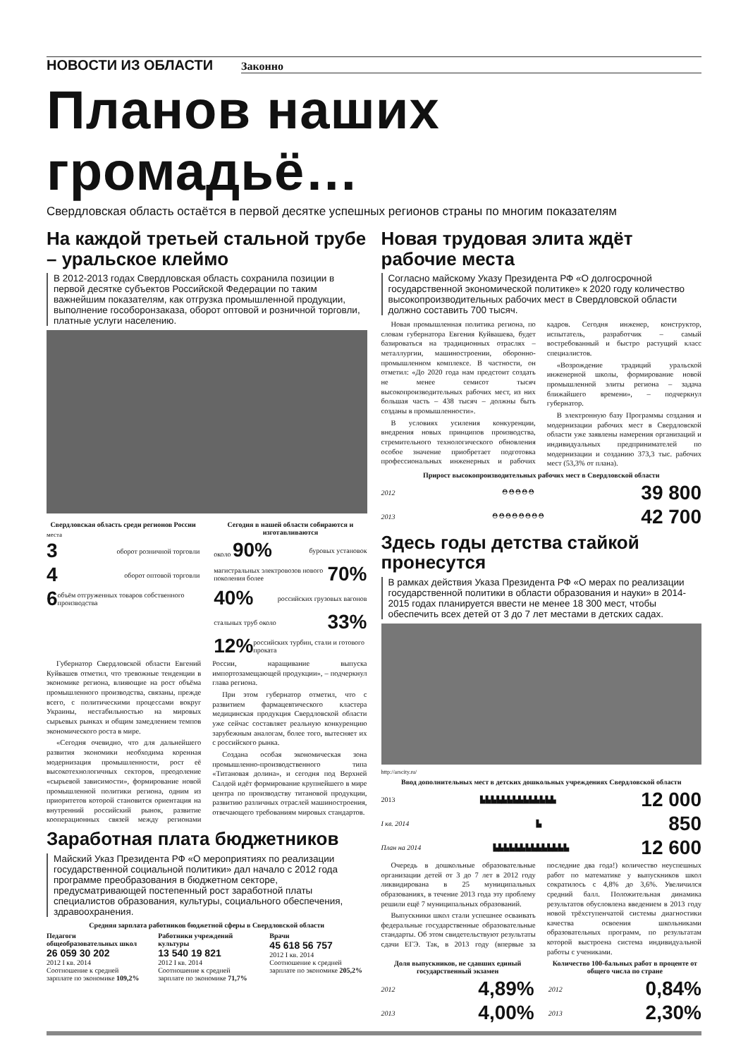НОВОСТИ ИЗ ОБЛАСТИ
Законно
Планов наших громадьё…
Свердловская область остаётся в первой десятке успешных регионов страны по многим показателям
На каждой третьей стальной трубе – уральское клеймо
В 2012-2013 годах Свердловская область сохранила позиции в первой десятке субъектов Российской Федерации по таким важнейшим показателям, как отгрузка промышленной продукции, выполнение гособоронзаказа, оборот оптовой и розничной торговли, платные услуги населению.
Свердловская область среди регионов России
места
3 оборот розничной торговли
4 оборот оптовой торговли
6 объём отгруженных товаров собственного производства
Сегодня в нашей области собираются и изготавливаются
около 90% буровых установок
магистральных электровозов нового поколения более 70%
40% российских грузовых вагонов
стальных труб около 33%
12% российских турбин, стали и готового проката
Губернатор Свердловской области Евгений Куйвашев отметил, что тревожные тенденции в экономике региона, влияющие на рост объёма промышленного производства, связаны, прежде всего, с политическими процессами вокруг Украины, нестабильностью на мировых сырьевых рынках и общим замедлением темпов экономического роста в мире.
«Сегодня очевидно, что для дальнейшего развития экономики необходима коренная модернизация промышленности, рост её высокотехнологичных секторов, преодоление «сырьевой зависимости», формирование новой промышленной политики региона, одним из приоритетов которой становится ориентация на внутренний российский рынок, развитие кооперационных связей между регионами России, наращивание выпуска импортозамещающей продукции», – подчеркнул глава региона.
При этом губернатор отметил, что с развитием фармацевтического кластера медицинская продукция Свердловской области уже сейчас составляет реальную конкуренцию зарубежным аналогам, более того, вытесняет их с российского рынка.
Создана особая экономическая зона промышленно-производственного типа «Титановая долина», и сегодня под Верхней Салдой идёт формирование крупнейшего в мире центра по производству титановой продукции, развитию различных отраслей машиностроения, отвечающего требованиям мировых стандартов.
Заработная плата бюджетников
Майский Указ Президента РФ «О мероприятиях по реализации государственной социальной политики» дал начало с 2012 года программе преобразования в бюджетном секторе, предусматривающей постепенный рост заработной платы специалистов образования, культуры, социального обеспечения, здравоохранения.
Средняя зарплата работников бюджетной сферы в Свердловской области
Педагоги общеобразовательных школ
26 059 30 202
2012 I кв. 2014
Соотношение к средней зарплате по экономике 109,2%
Работники учреждений культуры
13 540 19 821
2012 I кв. 2014
Соотношение к средней зарплате по экономике 71,7%
Врачи
45 618 56 757
2012 I кв. 2014
Соотношение к средней зарплате по экономике 205,2%
Новая трудовая элита ждёт рабочие места
Согласно майскому Указу Президента РФ «О долгосрочной государственной экономической политике» к 2020 году количество высокопроизводительных рабочих мест в Свердловской области должно составить 700 тысяч.
Новая промышленная политика региона, по словам губернатора Евгения Куйвашева, будет базироваться на традиционных отраслях – металлургии, машиностроении, оборонно-промышленном комплексе. В частности, он отметил: «До 2020 года нам предстоит создать не менее семисот тысяч высокопроизводительных рабочих мест, из них большая часть – 438 тысяч – должны быть созданы в промышленности».
В условиях усиления конкуренции, внедрения новых принципов производства, стремительного технологического обновления особое значение приобретает подготовка профессиональных инженерных и рабочих кадров. Сегодня инженер, конструктор, испытатель, разработчик – самый востребованный и быстро растущий класс специалистов.
«Возрождение традиций уральской инженерной школы, формирование новой промышленной элиты региона – задача ближайшего времени», – подчеркнул губернатор.
В электронную базу Программы создания и модернизации рабочих мест в Свердловской области уже заявлены намерения организаций и индивидуальных предпринимателей по модернизации и созданию 373,3 тыс. рабочих мест (53,3% от плана).
Прирост высокопроизводительных рабочих мест в Свердловской области
2012 ⛑⛑⛑⛑⛑ 39 800
2013 ⛑⛑⛑⛑⛑⛑⛑⛑ 42 700
Здесь годы детства стайкой пронесутся
В рамках действия Указа Президента РФ «О мерах по реализации государственной политики в области образования и науки» в 2014-2015 годах планируется ввести не менее 18 300 мест, чтобы обеспечить всех детей от 3 до 7 лет местами в детских садах.
http://arscity.ru/
Ввод дополнительных мест в детских дошкольных учреждениях Свердловской области
2013 ▙▙▙▙▙▙▙▙▙▙▙▙▙▙ 12 000
I кв. 2014 ▙ 850
План на 2014 ▙▙▙▙▙▙▙▙▙▙▙▙▙▙ 12 600
Очередь в дошкольные образовательные организации детей от 3 до 7 лет в 2012 году ликвидирована в 25 муниципальных образованиях, в течение 2013 года эту проблему решили ещё 7 муниципальных образований.
Выпускники школ стали успешнее осваивать федеральные государственные образовательные стандарты. Об этом свидетельствуют результаты сдачи ЕГЭ. Так, в 2013 году (впервые за последние два года!) количество неуспешных работ по математике у выпускников школ сократилось с 4,8% до 3,6%. Увеличился средний балл. Положительная динамика результатов обусловлена введением в 2013 году новой трёхступенчатой системы диагностики качества освоения школьниками образовательных программ, по результатам которой выстроена система индивидуальной работы с учениками.
Доля выпускников, не сдавших единый государственный экзамен
2012 4,89%
2013 4,00%
Количество 100-бальных работ в проценте от общего числа по стране
2012 0,84%
2013 2,30%